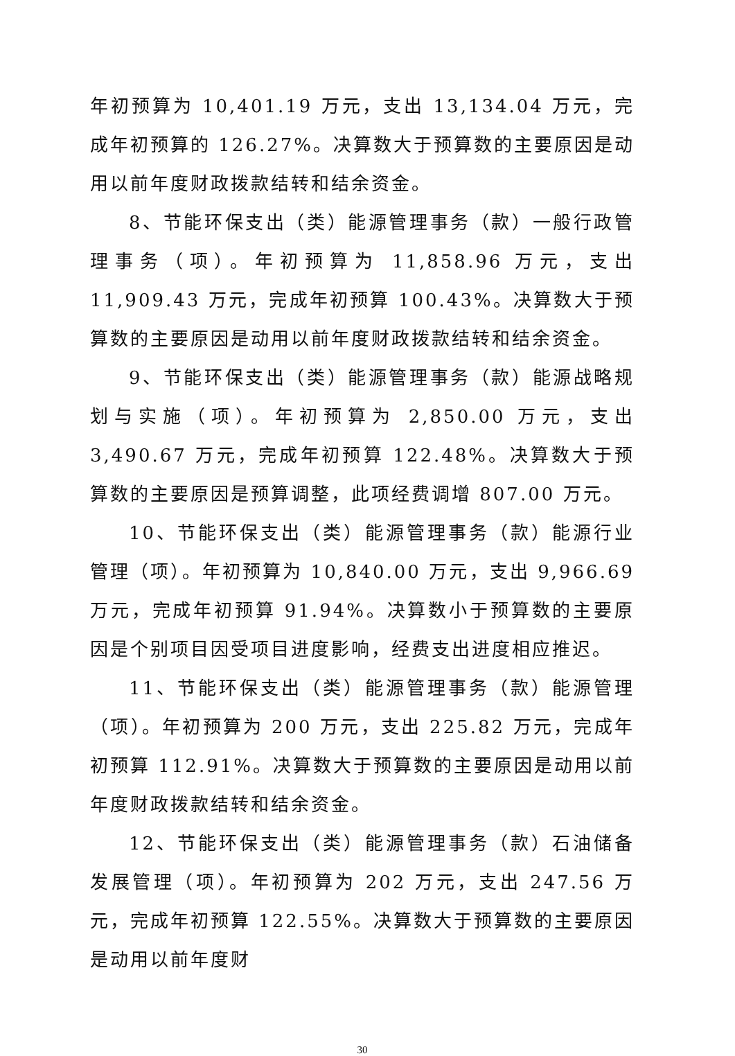年初预算为 10,401.19 万元，支出 13,134.04 万元，完成年初预算的 126.27%。决算数大于预算数的主要原因是动用以前年度财政拨款结转和结余资金。
8、节能环保支出（类）能源管理事务（款）一般行政管理事务（项）。年初预算为 11,858.96 万元，支出 11,909.43 万元，完成年初预算 100.43%。决算数大于预算数的主要原因是动用以前年度财政拨款结转和结余资金。
9、节能环保支出（类）能源管理事务（款）能源战略规划与实施（项）。年初预算为 2,850.00 万元，支出 3,490.67 万元，完成年初预算 122.48%。决算数大于预算数的主要原因是预算调整，此项经费调增 807.00 万元。
10、节能环保支出（类）能源管理事务（款）能源行业管理（项）。年初预算为 10,840.00 万元，支出 9,966.69 万元，完成年初预算 91.94%。决算数小于预算数的主要原因是个别项目因受项目进度影响，经费支出进度相应推迟。
11、节能环保支出（类）能源管理事务（款）能源管理（项）。年初预算为 200 万元，支出 225.82 万元，完成年初预算 112.91%。决算数大于预算数的主要原因是动用以前年度财政拨款结转和结余资金。
12、节能环保支出（类）能源管理事务（款）石油储备发展管理（项）。年初预算为 202 万元，支出 247.56 万元，完成年初预算 122.55%。决算数大于预算数的主要原因是动用以前年度财
30